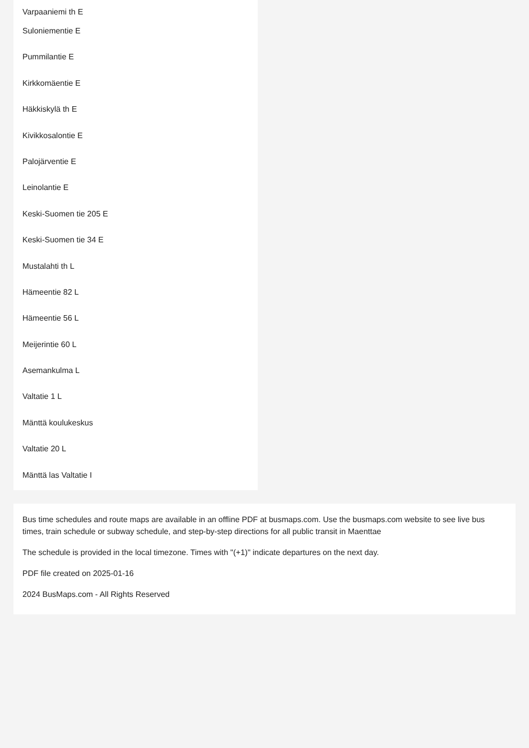Varpaaniemi th E
Suloniementie E
Pummilantie E
Kirkkomäentie E
Häkkiskylä th E
Kivikkosalontie E
Palojärventie E
Leinolantie E
Keski-Suomen tie 205 E
Keski-Suomen tie 34 E
Mustalahti th L
Hämeentie 82 L
Hämeentie 56 L
Meijerintie 60 L
Asemankulma L
Valtatie 1 L
Mänttä koulukeskus
Valtatie 20 L
Mänttä las Valtatie I
Bus time schedules and route maps are available in an offline PDF at busmaps.com. Use the busmaps.com website to see live bus times, train schedule or subway schedule, and step-by-step directions for all public transit in Maenttae
The schedule is provided in the local timezone. Times with "(+1)" indicate departures on the next day.
PDF file created on 2025-01-16
2024 BusMaps.com - All Rights Reserved